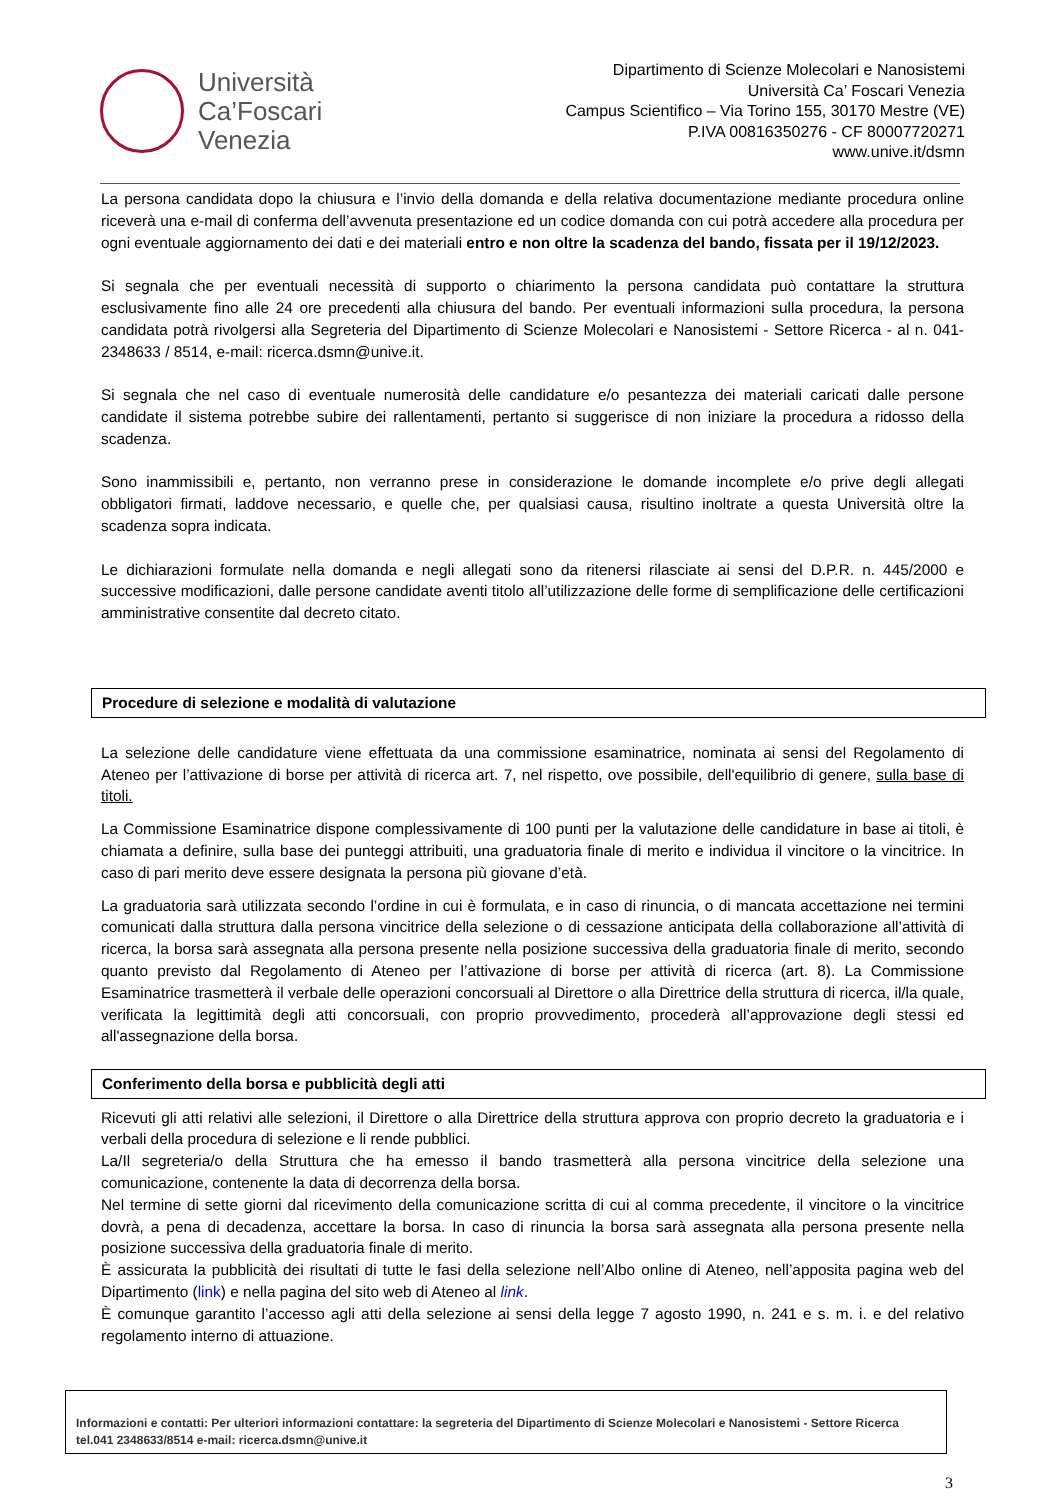Università
Ca’Foscari
Venezia
Dipartimento di Scienze Molecolari e Nanosistemi
Università Ca’ Foscari Venezia
Campus Scientifico – Via Torino 155, 30170 Mestre (VE)
P.IVA 00816350276 - CF 80007720271
www.unive.it/dsmn
La persona candidata dopo la chiusura e l’invio della domanda e della relativa documentazione mediante procedura online riceverà una e-mail di conferma dell’avvenuta presentazione ed un codice domanda con cui potrà accedere alla procedura per ogni eventuale aggiornamento dei dati e dei materiali entro e non oltre la scadenza del bando, fissata per il 19/12/2023.
Si segnala che per eventuali necessità di supporto o chiarimento la persona candidata può contattare la struttura esclusivamente fino alle 24 ore precedenti alla chiusura del bando. Per eventuali informazioni sulla procedura, la persona candidata potrà rivolgersi alla Segreteria del Dipartimento di Scienze Molecolari e Nanosistemi - Settore Ricerca - al n. 041-2348633 / 8514, e-mail: ricerca.dsmn@unive.it.
Si segnala che nel caso di eventuale numerosità delle candidature e/o pesantezza dei materiali caricati dalle persone candidate il sistema potrebbe subire dei rallentamenti, pertanto si suggerisce di non iniziare la procedura a ridosso della scadenza.
Sono inammissibili e, pertanto, non verranno prese in considerazione le domande incomplete e/o prive degli allegati obbligatori firmati, laddove necessario, e quelle che, per qualsiasi causa, risultino inoltrate a questa Università oltre la scadenza sopra indicata.
Le dichiarazioni formulate nella domanda e negli allegati sono da ritenersi rilasciate ai sensi del D.P.R. n. 445/2000 e successive modificazioni, dalle persone candidate aventi titolo all’utilizzazione delle forme di semplificazione delle certificazioni amministrative consentite dal decreto citato.
Procedure di selezione e modalità di valutazione
La selezione delle candidature viene effettuata da una commissione esaminatrice, nominata ai sensi del Regolamento di Ateneo per l’attivazione di borse per attività di ricerca art. 7, nel rispetto, ove possibile, dell'equilibrio di genere, sulla base di titoli.
La Commissione Esaminatrice dispone complessivamente di 100 punti per la valutazione delle candidature in base ai titoli, è chiamata a definire, sulla base dei punteggi attribuiti, una graduatoria finale di merito e individua il vincitore o la vincitrice. In caso di pari merito deve essere designata la persona più giovane d’età.
La graduatoria sarà utilizzata secondo l’ordine in cui è formulata, e in caso di rinuncia, o di mancata accettazione nei termini comunicati dalla struttura dalla persona vincitrice della selezione o di cessazione anticipata della collaborazione all’attività di ricerca, la borsa sarà assegnata alla persona presente nella posizione successiva della graduatoria finale di merito, secondo quanto previsto dal Regolamento di Ateneo per l’attivazione di borse per attività di ricerca (art. 8). La Commissione Esaminatrice trasmetterà il verbale delle operazioni concorsuali al Direttore o alla Direttrice della struttura di ricerca, il/la quale, verificata la legittimità degli atti concorsuali, con proprio provvedimento, procederà all’approvazione degli stessi ed all'assegnazione della borsa.
Conferimento della borsa e pubblicità degli atti
Ricevuti gli atti relativi alle selezioni, il Direttore o alla Direttrice della struttura approva con proprio decreto la graduatoria e i verbali della procedura di selezione e li rende pubblici.
La/Il segreteria/o della Struttura che ha emesso il bando trasmetterà alla persona vincitrice della selezione una comunicazione, contenente la data di decorrenza della borsa.
Nel termine di sette giorni dal ricevimento della comunicazione scritta di cui al comma precedente, il vincitore o la vincitrice dovrà, a pena di decadenza, accettare la borsa. In caso di rinuncia la borsa sarà assegnata alla persona presente nella posizione successiva della graduatoria finale di merito.
È assicurata la pubblicità dei risultati di tutte le fasi della selezione nell’Albo online di Ateneo, nell’apposita pagina web del Dipartimento (link) e nella pagina del sito web di Ateneo al link.
È comunque garantito l’accesso agli atti della selezione ai sensi della legge 7 agosto 1990, n. 241 e s. m. i. e del relativo regolamento interno di attuazione.
Informazioni e contatti: Per ulteriori informazioni contattare: la segreteria del Dipartimento di Scienze Molecolari e Nanosistemi - Settore Ricerca tel.041 2348633/8514 e-mail: ricerca.dsmn@unive.it
3